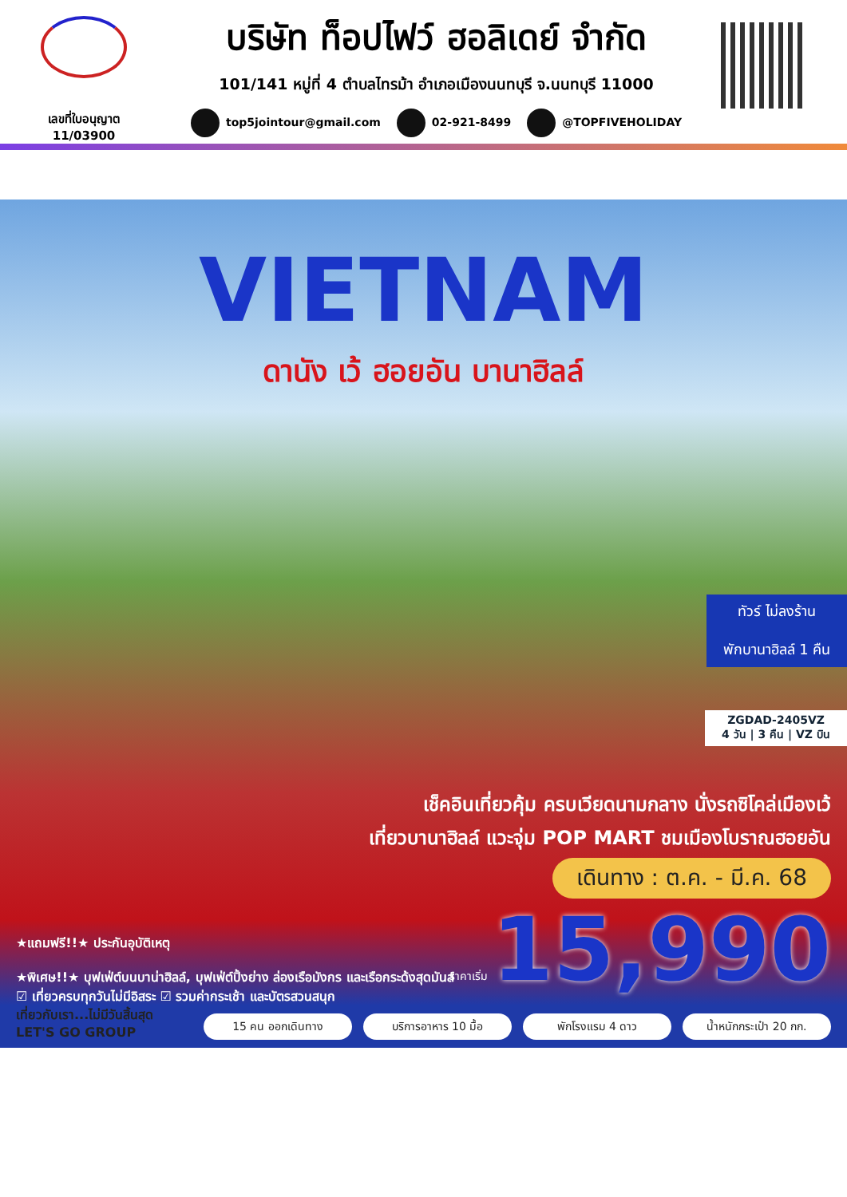เลขที่ใบอนุญาต
11/03900
บริษัท ท็อปไฟว์ ฮอลิเดย์ จำกัด
101/141 หมู่ที่ 4 ตำบลไทรม้า อำเภอเมืองนนทบุรี จ.นนทบุรี 11000
top5jointour@gmail.com 02-921-8499 @TOPFIVEHOLIDAY
VIETNAM
ดานัง เว้ ฮอยอัน บานาฮิลล์
ทัวร์ ไม่ลงร้าน
พักบานาฮิลล์ 1 คืน
ZGDAD-2405VZ
4 วัน | 3 คืน | VZ บิน
เช็คอินเที่ยวคุ้ม ครบเวียดนามกลาง นั่งรถซิโคล่เมืองเว้
เที่ยวบานาฮิลล์ แวะจุ่ม POP MART ชมเมืองโบราณฮอยอัน
เดินทาง : ต.ค. - มี.ค. 68
ราคาเริ่ม 15,990
★แถมฟรี!!★ ประกันอุบัติเหตุ
★พิเศษ!!★ บุฟเฟ่ต์บนบาน่าฮิลล์, บุฟเฟ่ต์ปิ้งย่าง ล่องเรือมังกร และเรือกระด้งสุดมันส์
☑ เที่ยวครบทุกวันไม่มีอิสระ ☑ รวมค่ากระเช้า และบัตรสวนสนุก
เที่ยวกับเรา...ไม่มีวันสิ้นสุด
LET'S GO GROUP
15 คน ออกเดินทาง บริการอาหาร 10 มื้อ พักโรงแรม 4 ดาว น้ำหนักกระเป๋า 20 กก.